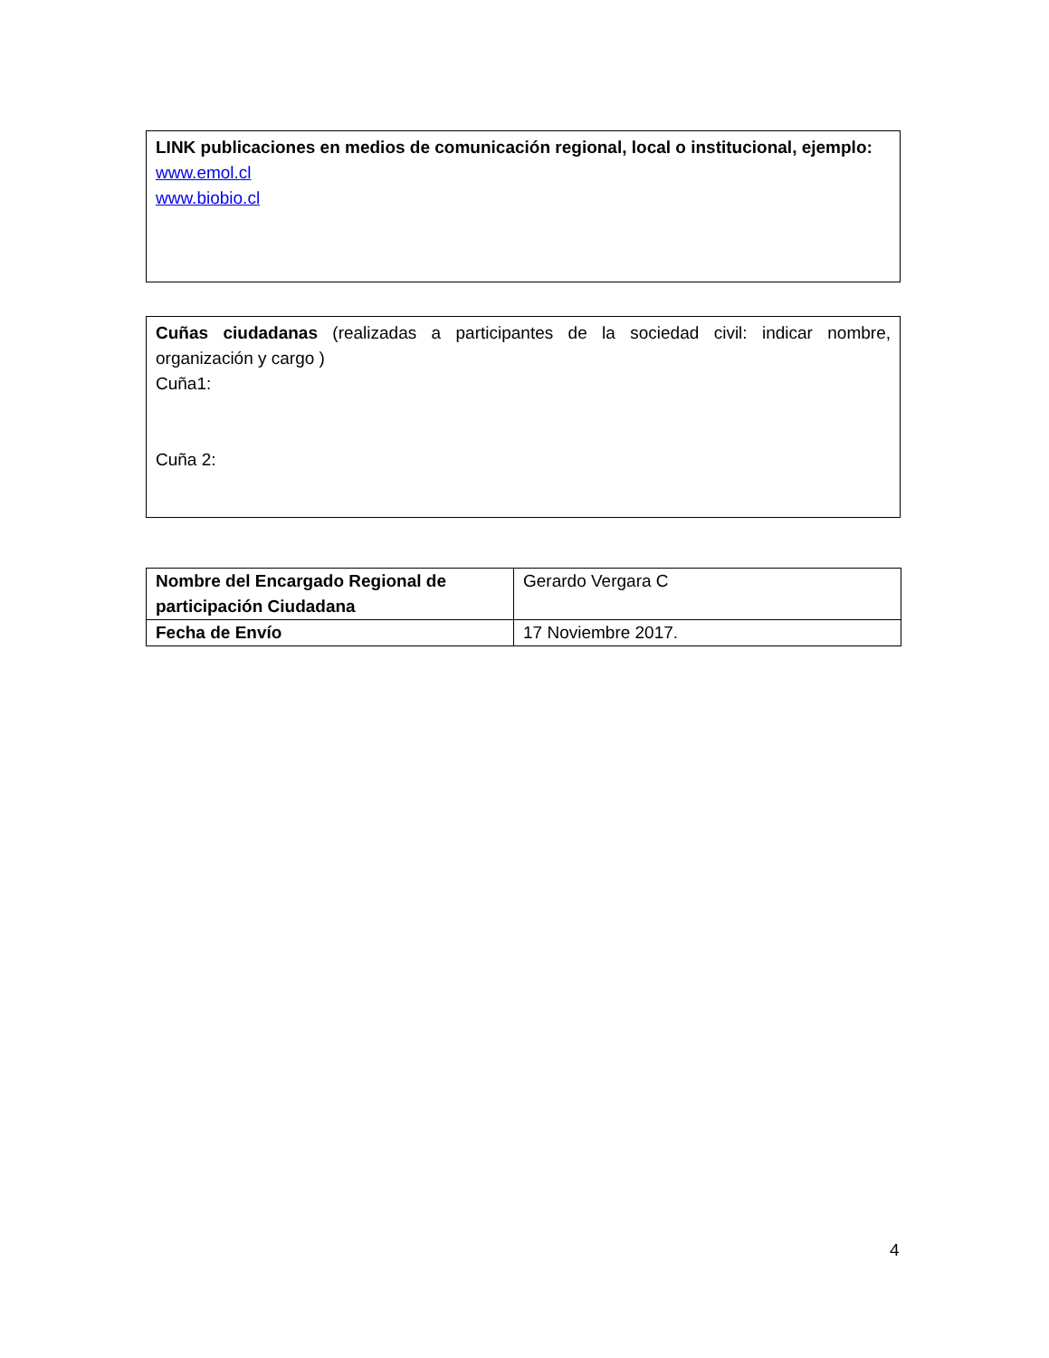LINK publicaciones en medios de comunicación regional, local o institucional, ejemplo:
www.emol.cl
www.biobio.cl
Cuñas ciudadanas (realizadas a participantes de la sociedad civil: indicar nombre, organización y cargo )
Cuña1:
Cuña 2:
| Nombre del Encargado Regional de participación Ciudadana | Gerardo Vergara C |
| Fecha de Envío | 17 Noviembre 2017. |
4